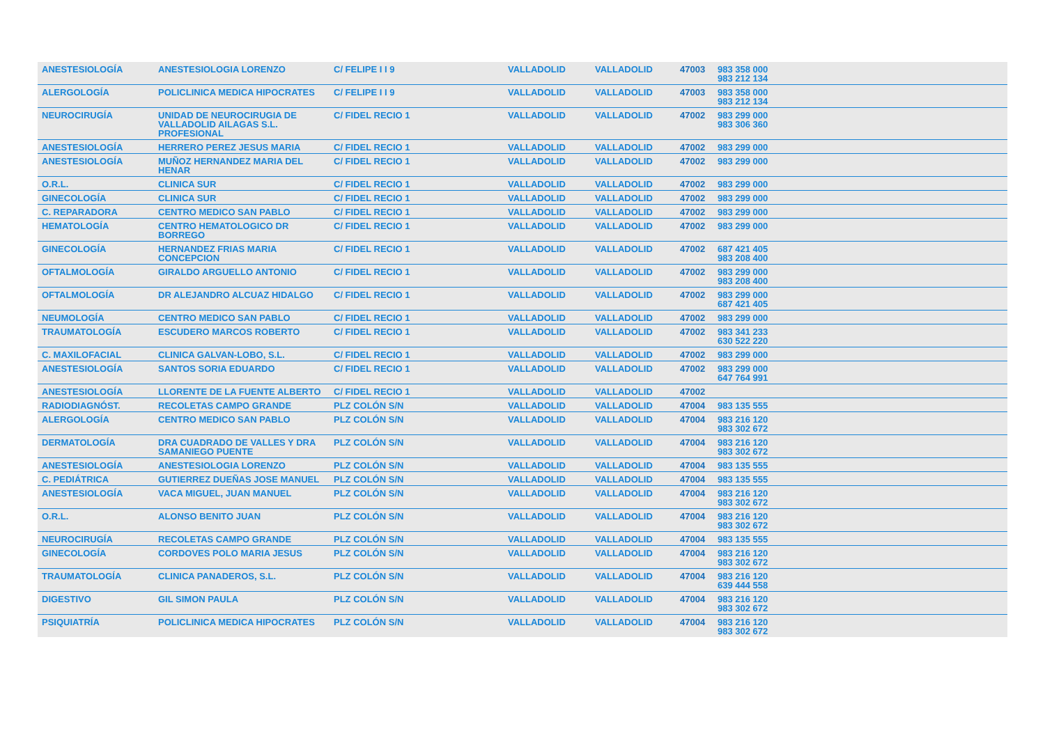| ANESTESIOLOGÍA | ANESTESIOLOGIA LORENZO | C/ FELIPE I I 9 | VALLADOLID | VALLADOLID | 47003 | 983 358 000 983 212 134 |
| ALERGOLOGÍA | POLICLINICA MEDICA HIPOCRATES | C/ FELIPE I I 9 | VALLADOLID | VALLADOLID | 47003 | 983 358 000 983 212 134 |
| NEUROCIRUGÍA | UNIDAD DE NEUROCIRUGIA DE VALLADOLID AILAGAS S.L. PROFESIONAL | C/ FIDEL RECIO 1 | VALLADOLID | VALLADOLID | 47002 | 983 299 000 983 306 360 |
| ANESTESIOLOGÍA | HERRERO PEREZ JESUS MARIA | C/ FIDEL RECIO 1 | VALLADOLID | VALLADOLID | 47002 | 983 299 000 |
| ANESTESIOLOGÍA | MUÑOZ HERNANDEZ MARIA DEL HENAR | C/ FIDEL RECIO 1 | VALLADOLID | VALLADOLID | 47002 | 983 299 000 |
| O.R.L. | CLINICA SUR | C/ FIDEL RECIO 1 | VALLADOLID | VALLADOLID | 47002 | 983 299 000 |
| GINECOLOGÍA | CLINICA SUR | C/ FIDEL RECIO 1 | VALLADOLID | VALLADOLID | 47002 | 983 299 000 |
| C. REPARADORA | CENTRO MEDICO SAN PABLO | C/ FIDEL RECIO 1 | VALLADOLID | VALLADOLID | 47002 | 983 299 000 |
| HEMATOLOGÍA | CENTRO HEMATOLOGICO DR BORREGO | C/ FIDEL RECIO 1 | VALLADOLID | VALLADOLID | 47002 | 983 299 000 |
| GINECOLOGÍA | HERNANDEZ FRIAS MARIA CONCEPCION | C/ FIDEL RECIO 1 | VALLADOLID | VALLADOLID | 47002 | 687 421 405 983 208 400 |
| OFTALMOLOGÍA | GIRALDO ARGUELLO ANTONIO | C/ FIDEL RECIO 1 | VALLADOLID | VALLADOLID | 47002 | 983 299 000 983 208 400 |
| OFTALMOLOGÍA | DR ALEJANDRO ALCUAZ HIDALGO | C/ FIDEL RECIO 1 | VALLADOLID | VALLADOLID | 47002 | 983 299 000 687 421 405 |
| NEUMOLOGÍA | CENTRO MEDICO SAN PABLO | C/ FIDEL RECIO 1 | VALLADOLID | VALLADOLID | 47002 | 983 299 000 |
| TRAUMATOLOGÍA | ESCUDERO MARCOS ROBERTO | C/ FIDEL RECIO 1 | VALLADOLID | VALLADOLID | 47002 | 983 341 233 630 522 220 |
| C. MAXILOFACIAL | CLINICA GALVAN-LOBO, S.L. | C/ FIDEL RECIO 1 | VALLADOLID | VALLADOLID | 47002 | 983 299 000 |
| ANESTESIOLOGÍA | SANTOS SORIA EDUARDO | C/ FIDEL RECIO 1 | VALLADOLID | VALLADOLID | 47002 | 983 299 000 647 764 991 |
| ANESTESIOLOGÍA | LLORENTE DE LA FUENTE ALBERTO | C/ FIDEL RECIO 1 | VALLADOLID | VALLADOLID | 47002 | |
| RADIODIAGNÓST. | RECOLETAS CAMPO GRANDE | PLZ COLÓN S/N | VALLADOLID | VALLADOLID | 47004 | 983 135 555 |
| ALERGOLOGÍA | CENTRO MEDICO SAN PABLO | PLZ COLÓN S/N | VALLADOLID | VALLADOLID | 47004 | 983 216 120 983 302 672 |
| DERMATOLOGÍA | DRA CUADRADO DE VALLES Y DRA SAMANIEGO PUENTE | PLZ COLÓN S/N | VALLADOLID | VALLADOLID | 47004 | 983 216 120 983 302 672 |
| ANESTESIOLOGÍA | ANESTESIOLOGIA LORENZO | PLZ COLÓN S/N | VALLADOLID | VALLADOLID | 47004 | 983 135 555 |
| C. PEDIÁTRICA | GUTIERREZ DUEÑAS JOSE MANUEL | PLZ COLÓN S/N | VALLADOLID | VALLADOLID | 47004 | 983 135 555 |
| ANESTESIOLOGÍA | VACA MIGUEL, JUAN MANUEL | PLZ COLÓN S/N | VALLADOLID | VALLADOLID | 47004 | 983 216 120 983 302 672 |
| O.R.L. | ALONSO BENITO JUAN | PLZ COLÓN S/N | VALLADOLID | VALLADOLID | 47004 | 983 216 120 983 302 672 |
| NEUROCIRUGÍA | RECOLETAS CAMPO GRANDE | PLZ COLÓN S/N | VALLADOLID | VALLADOLID | 47004 | 983 135 555 |
| GINECOLOGÍA | CORDOVES POLO MARIA JESUS | PLZ COLÓN S/N | VALLADOLID | VALLADOLID | 47004 | 983 216 120 983 302 672 |
| TRAUMATOLOGÍA | CLINICA PANADEROS, S.L. | PLZ COLÓN S/N | VALLADOLID | VALLADOLID | 47004 | 983 216 120 639 444 558 |
| DIGESTIVO | GIL SIMON PAULA | PLZ COLÓN S/N | VALLADOLID | VALLADOLID | 47004 | 983 216 120 983 302 672 |
| PSIQUIATRÍA | POLICLINICA MEDICA HIPOCRATES | PLZ COLÓN S/N | VALLADOLID | VALLADOLID | 47004 | 983 216 120 983 302 672 |